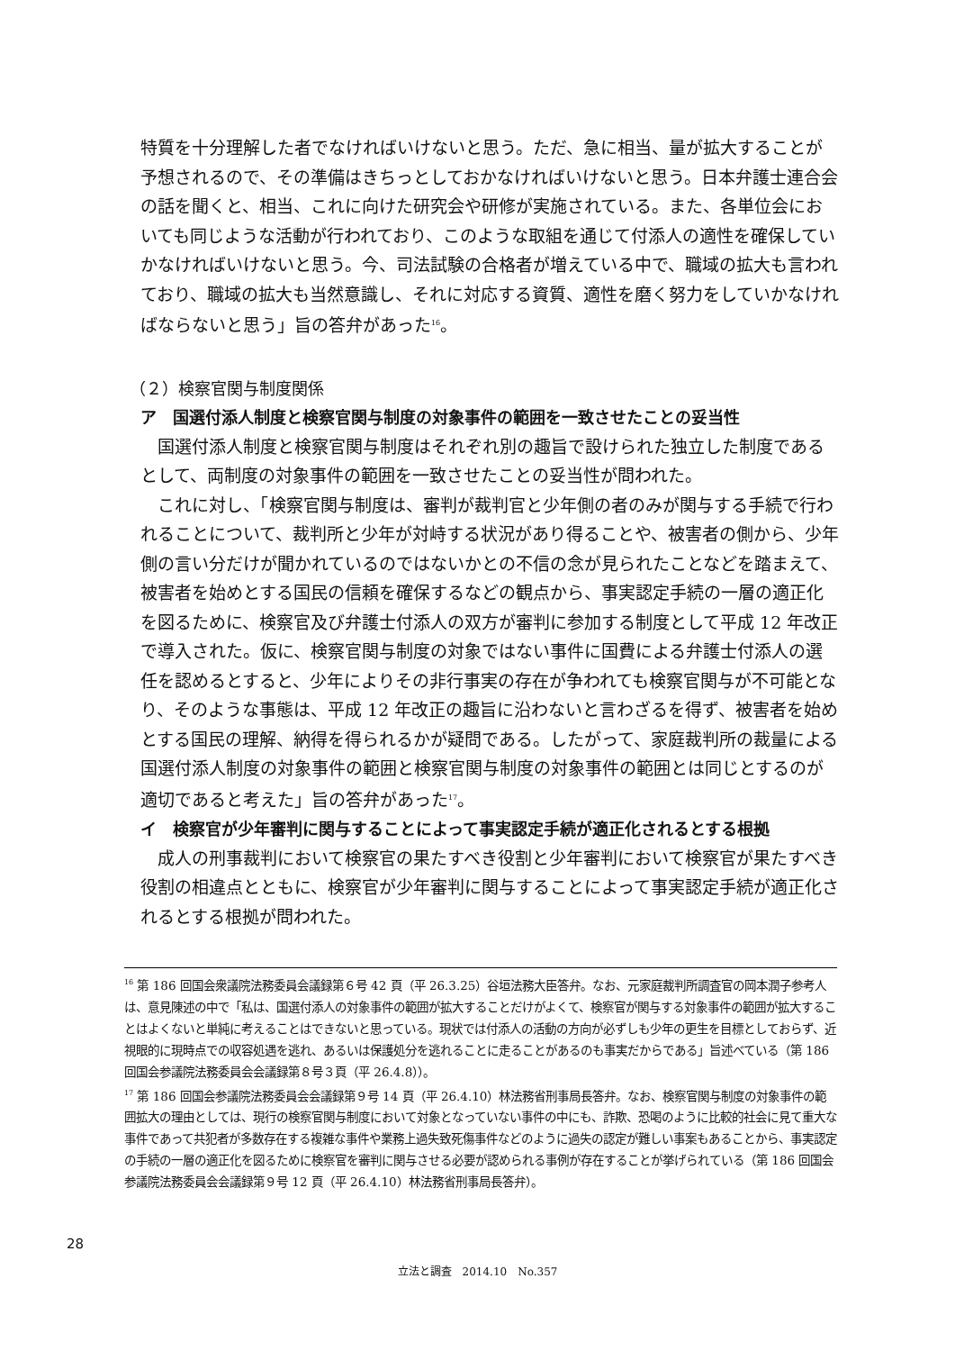特質を十分理解した者でなければいけないと思う。ただ、急に相当、量が拡大することが予想されるので、その準備はきちっとしておかなければいけないと思う。日本弁護士連合会の話を聞くと、相当、これに向けた研究会や研修が実施されている。また、各単位会においても同じような活動が行われており、このような取組を通じて付添人の適性を確保していかなければいけないと思う。今、司法試験の合格者が増えている中で、職域の拡大も言われており、職域の拡大も当然意識し、それに対応する資質、適性を磨く努力をしていかなければならないと思う」旨の答弁があった<sup>16</sup>。
（２）検察官関与制度関係
ア　国選付添人制度と検察官関与制度の対象事件の範囲を一致させたことの妥当性
国選付添人制度と検察官関与制度はそれぞれ別の趣旨で設けられた独立した制度であるとして、両制度の対象事件の範囲を一致させたことの妥当性が問われた。
これに対し、「検察官関与制度は、審判が裁判官と少年側の者のみが関与する手続で行われることについて、裁判所と少年が対峙する状況があり得ることや、被害者の側から、少年側の言い分だけが聞かれているのではないかとの不信の念が見られたことなどを踏まえて、被害者を始めとする国民の信頼を確保するなどの観点から、事実認定手続の一層の適正化を図るために、検察官及び弁護士付添人の双方が審判に参加する制度として平成 12 年改正で導入された。仮に、検察官関与制度の対象ではない事件に国費による弁護士付添人の選任を認めるとすると、少年によりその非行事実の存在が争われても検察官関与が不可能となり、そのような事態は、平成 12 年改正の趣旨に沿わないと言わざるを得ず、被害者を始めとする国民の理解、納得を得られるかが疑問である。したがって、家庭裁判所の裁量による国選付添人制度の対象事件の範囲と検察官関与制度の対象事件の範囲とは同じとするのが適切であると考えた」旨の答弁があった<sup>17</sup>。
イ　検察官が少年審判に関与することによって事実認定手続が適正化されるとする根拠
成人の刑事裁判において検察官の果たすべき役割と少年審判において検察官が果たすべき役割の相違点とともに、検察官が少年審判に関与することによって事実認定手続が適正化されるとする根拠が問われた。
<sup>16</sup> 第 186 回国会衆議院法務委員会議録第６号 42 頁（平 26.3.25）谷垣法務大臣答弁。なお、元家庭裁判所調査官の岡本潤子参考人は、意見陳述の中で「私は、国選付添人の対象事件の範囲が拡大することだけがよくて、検察官が関与する対象事件の範囲が拡大することはよくないと単純に考えることはできないと思っている。現状では付添人の活動の方向が必ずしも少年の更生を目標としておらず、近視眼的に現時点での収容処遇を逃れ、あるいは保護処分を逃れることに走ることがあるのも事実だからである」旨述べている（第 186 回国会参議院法務委員会会議録第８号３頁（平 26.4.8））。
<sup>17</sup> 第 186 回国会参議院法務委員会会議録第９号 14 頁（平 26.4.10）林法務省刑事局長答弁。なお、検察官関与制度の対象事件の範囲拡大の理由としては、現行の検察官関与制度において対象となっていない事件の中にも、詐欺、恐喝のように比較的社会に見て重大な事件であって共犯者が多数存在する複雑な事件や業務上過失致死傷事件などのように過失の認定が難しい事案もあることから、事実認定の手続の一層の適正化を図るために検察官を審判に関与させる必要が認められる事例が存在することが挙げられている（第 186 回国会参議院法務委員会会議録第９号 12 頁（平 26.4.10）林法務省刑事局長答弁）。
28
立法と調査　2014.10　No.357